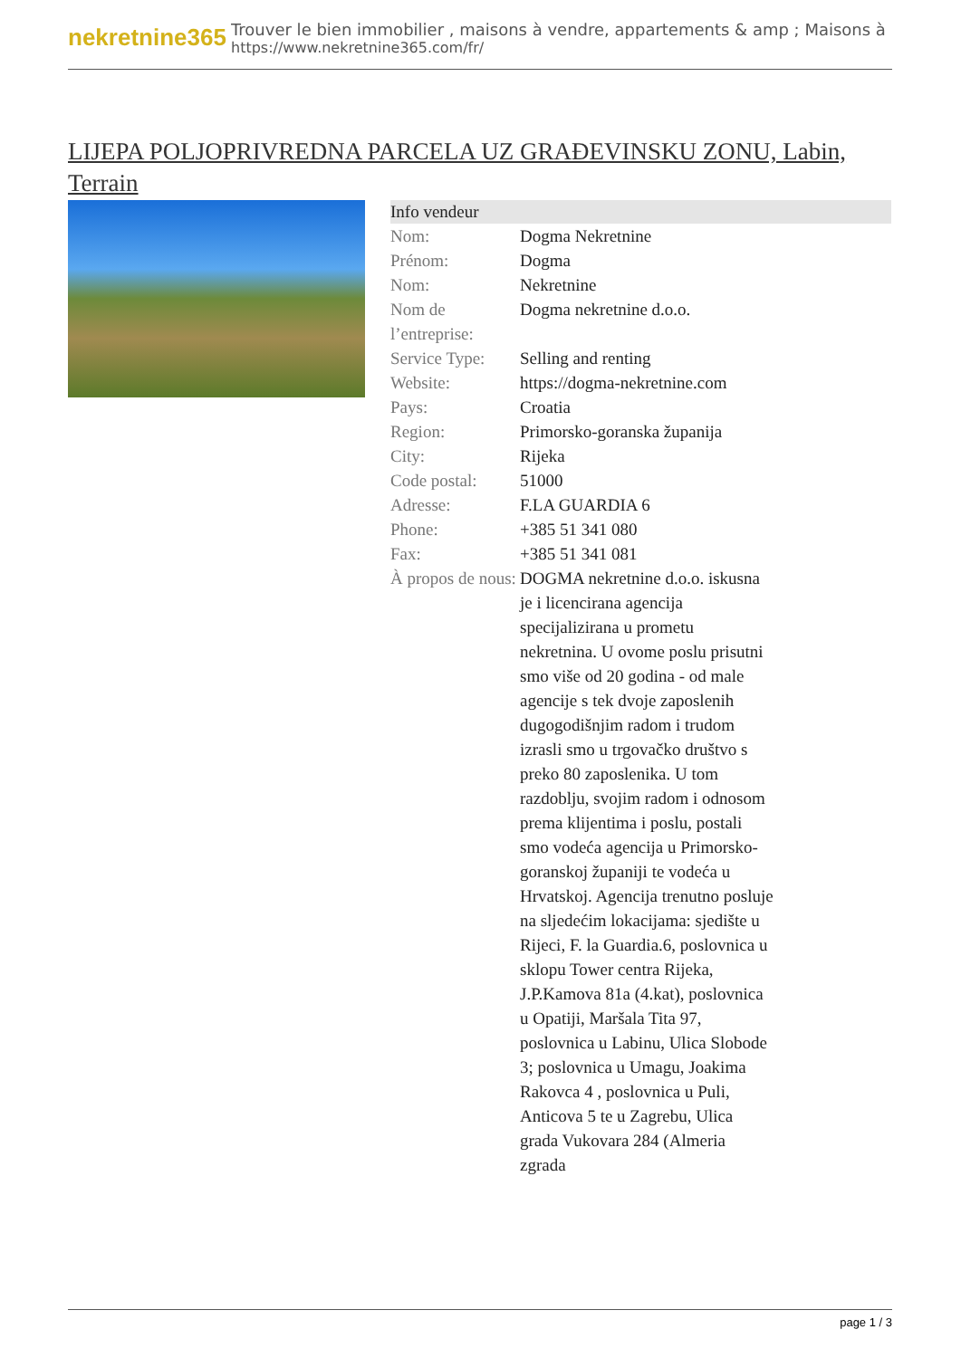nekretnine365
Trouver le bien immobilier , maisons à vendre, appartements & amp ; Maisons à
https://www.nekretnine365.com/fr/
LIJEPA POLJOPRIVREDNA PARCELA UZ GRAĐEVINSKU ZONU, Labin, Terrain
| Info vendeur | | |
| --- | --- | --- |
| Nom: | Dogma Nekretnine | |
| Prénom: | Dogma | |
| Nom: | Nekretnine | |
| Nom de l’entreprise: | Dogma nekretnine d.o.o. | |
| Service Type: | Selling and renting | |
| Website: | https://dogma-nekretnine.com | |
| Pays: | Croatia | |
| Region: | Primorsko-goranska županija | |
| City: | Rijeka | |
| Code postal: | 51000 | |
| Adresse: | F.LA GUARDIA 6 | |
| Phone: | +385 51 341 080 | |
| Fax: | +385 51 341 081 | |
| À propos de nous: | DOGMA nekretnine d.o.o. iskusna je i licencirana agencija specijalizirana u prometu nekretnina. U ovome poslu prisutni smo više od 20 godina - od male agencije s tek dvoje zaposlenih dugogodišnjim radom i trudom izrasli smo u trgovačko društvo s preko 80 zaposlenika. U tom razdoblju, svojim radom i odnosom prema klijentima i poslu, postali smo vodeća agencija u Primorsko-goranskoj županiji te vodeća u Hrvatskoj. Agencija trenutno posluje na sljedećim lokacijama: sjedište u Rijeci, F. la Guardia.6, poslovnica u sklopu Tower centra Rijeka, J.P.Kamova 81a (4.kat), poslovnica u Opatiji, Maršala Tita 97, poslovnica u Labinu, Ulica Slobode 3; poslovnica u Umagu, Joakima Rakovca 4 , poslovnica u Puli, Anticova 5 te u Zagrebu, Ulica grada Vukovara 284 (Almeria zgrada | |
page 1 / 3